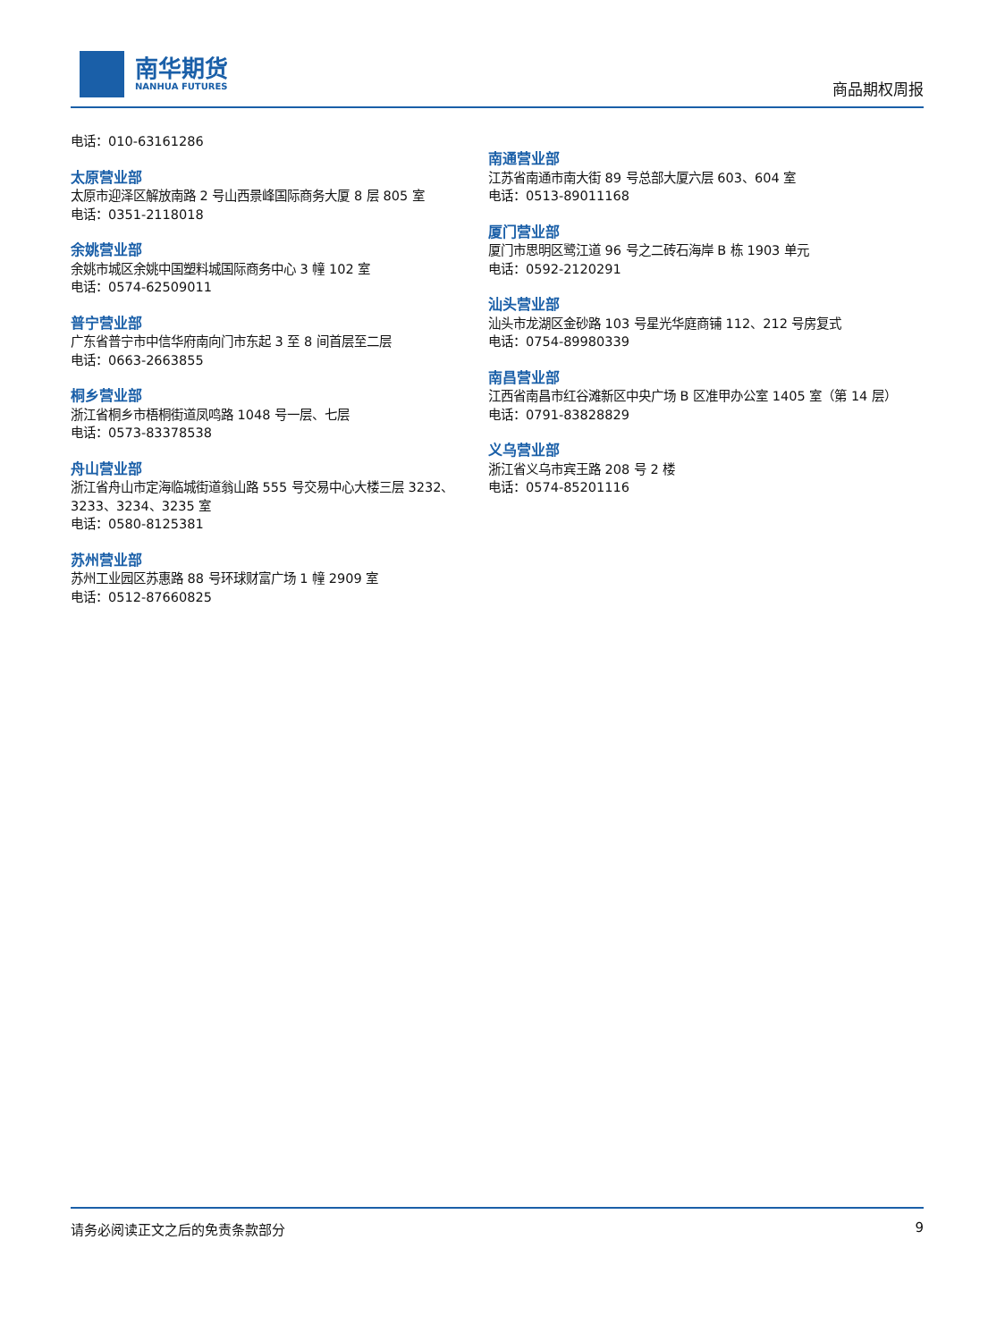南华期货
NANHUA FUTURES
商品期权周报
电话：010-63161286
太原营业部
太原市迎泽区解放南路 2 号山西景峰国际商务大厦 8 层 805 室
电话：0351-2118018
余姚营业部
余姚市城区余姚中国塑料城国际商务中心 3 幢 102 室
电话：0574-62509011
普宁营业部
广东省普宁市中信华府南向门市东起 3 至 8 间首层至二层
电话：0663-2663855
桐乡营业部
浙江省桐乡市梧桐街道凤鸣路 1048 号一层、七层
电话：0573-83378538
舟山营业部
浙江省舟山市定海临城街道翁山路 555 号交易中心大楼三层 3232、3233、3234、3235 室
电话：0580-8125381
苏州营业部
苏州工业园区苏惠路 88 号环球财富广场 1 幢 2909 室
电话：0512-87660825
南通营业部
江苏省南通市南大街 89 号总部大厦六层 603、604 室
电话：0513-89011168
厦门营业部
厦门市思明区鹭江道 96 号之二砖石海岸 B 栋 1903 单元
电话：0592-2120291
汕头营业部
汕头市龙湖区金砂路 103 号星光华庭商铺 112、212 号房复式
电话：0754-89980339
南昌营业部
江西省南昌市红谷滩新区中央广场 B 区准甲办公室 1405 室（第 14 层）
电话：0791-83828829
义乌营业部
浙江省义乌市宾王路 208 号 2 楼
电话：0574-85201116
请务必阅读正文之后的免责条款部分 9